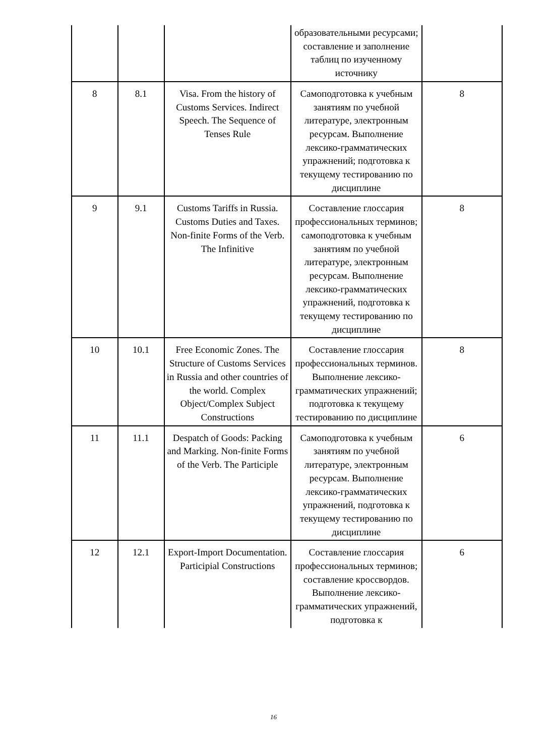| | | | образовательными ресурсами; составление и заполнение таблиц по изученному источнику | |
| 8 | 8.1 | Visa. From the history of Customs Services. Indirect Speech. The Sequence of Tenses Rule | Самоподготовка к учебным занятиям по учебной литературе, электронным ресурсам. Выполнение лексико-грамматических упражнений; подготовка к текущему тестированию по дисциплине | 8 |
| 9 | 9.1 | Customs Tariffs in Russia. Customs Duties and Taxes. Non-finite Forms of the Verb. The Infinitive | Составление глоссария профессиональных терминов; самоподготовка к учебным занятиям по учебной литературе, электронным ресурсам. Выполнение лексико-грамматических упражнений, подготовка к текущему тестированию по дисциплине | 8 |
| 10 | 10.1 | Free Economic Zones. The Structure of Customs Services in Russia and other countries of the world. Complex Object/Complex Subject Constructions | Составление глоссария профессиональных терминов. Выполнение лексико-грамматических упражнений; подготовка к текущему тестированию по дисциплине | 8 |
| 11 | 11.1 | Despatch of Goods: Packing and Marking. Non-finite Forms of the Verb. The Participle | Самоподготовка к учебным занятиям по учебной литературе, электронным ресурсам. Выполнение лексико-грамматических упражнений, подготовка к текущему тестированию по дисциплине | 6 |
| 12 | 12.1 | Export-Import Documentation. Participial Constructions | Составление глоссария профессиональных терминов; составление кроссвордов. Выполнение лексико-грамматических упражнений, подготовка к | 6 |
16